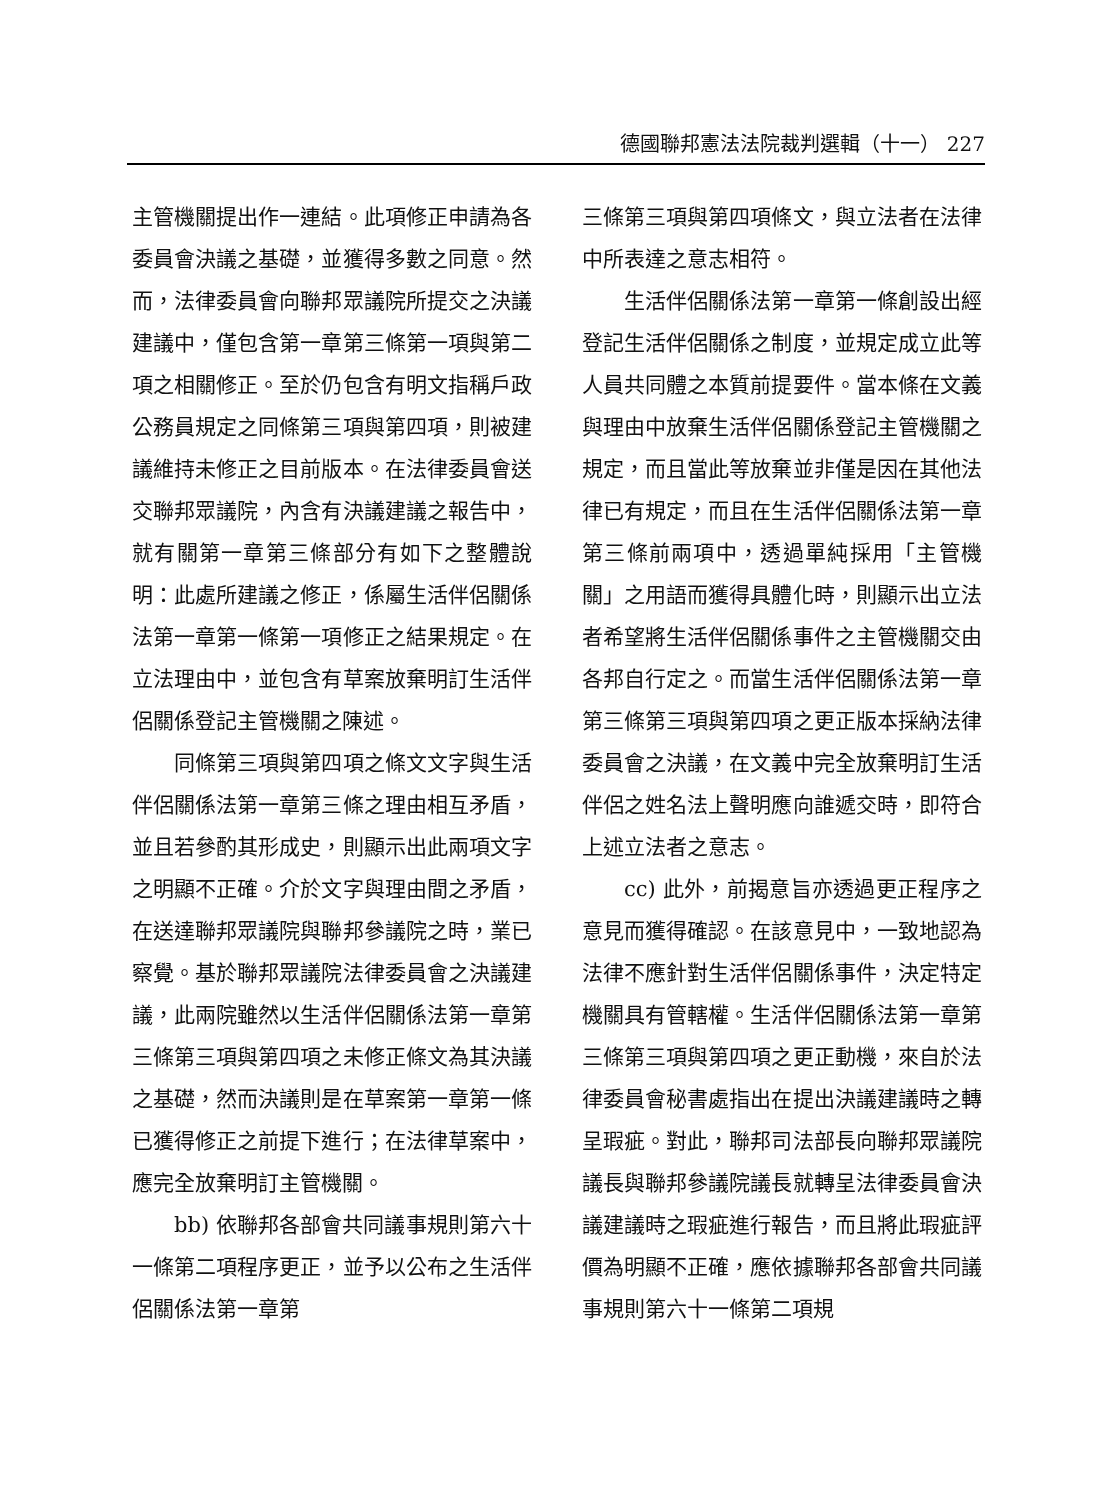德國聯邦憲法法院裁判選輯（十一） 227
主管機關提出作一連結。此項修正申請為各委員會決議之基礎，並獲得多數之同意。然而，法律委員會向聯邦眾議院所提交之決議建議中，僅包含第一章第三條第一項與第二項之相關修正。至於仍包含有明文指稱戶政公務員規定之同條第三項與第四項，則被建議維持未修正之目前版本。在法律委員會送交聯邦眾議院，內含有決議建議之報告中，就有關第一章第三條部分有如下之整體說明：此處所建議之修正，係屬生活伴侶關係法第一章第一條第一項修正之結果規定。在立法理由中，並包含有草案放棄明訂生活伴侶關係登記主管機關之陳述。
同條第三項與第四項之條文文字與生活伴侶關係法第一章第三條之理由相互矛盾，並且若參酌其形成史，則顯示出此兩項文字之明顯不正確。介於文字與理由間之矛盾，在送達聯邦眾議院與聯邦參議院之時，業已察覺。基於聯邦眾議院法律委員會之決議建議，此兩院雖然以生活伴侶關係法第一章第三條第三項與第四項之未修正條文為其決議之基礎，然而決議則是在草案第一章第一條已獲得修正之前提下進行；在法律草案中，應完全放棄明訂主管機關。
bb) 依聯邦各部會共同議事規則第六十一條第二項程序更正，並予以公布之生活伴侶關係法第一章第
三條第三項與第四項條文，與立法者在法律中所表達之意志相符。
生活伴侶關係法第一章第一條創設出經登記生活伴侶關係之制度，並規定成立此等人員共同體之本質前提要件。當本條在文義與理由中放棄生活伴侶關係登記主管機關之規定，而且當此等放棄並非僅是因在其他法律已有規定，而且在生活伴侶關係法第一章第三條前兩項中，透過單純採用「主管機關」之用語而獲得具體化時，則顯示出立法者希望將生活伴侶關係事件之主管機關交由各邦自行定之。而當生活伴侶關係法第一章第三條第三項與第四項之更正版本採納法律委員會之決議，在文義中完全放棄明訂生活伴侶之姓名法上聲明應向誰遞交時，即符合上述立法者之意志。
cc) 此外，前揭意旨亦透過更正程序之意見而獲得確認。在該意見中，一致地認為法律不應針對生活伴侶關係事件，決定特定機關具有管轄權。生活伴侶關係法第一章第三條第三項與第四項之更正動機，來自於法律委員會秘書處指出在提出決議建議時之轉呈瑕疵。對此，聯邦司法部長向聯邦眾議院議長與聯邦參議院議長就轉呈法律委員會決議建議時之瑕疵進行報告，而且將此瑕疵評價為明顯不正確，應依據聯邦各部會共同議事規則第六十一條第二項規